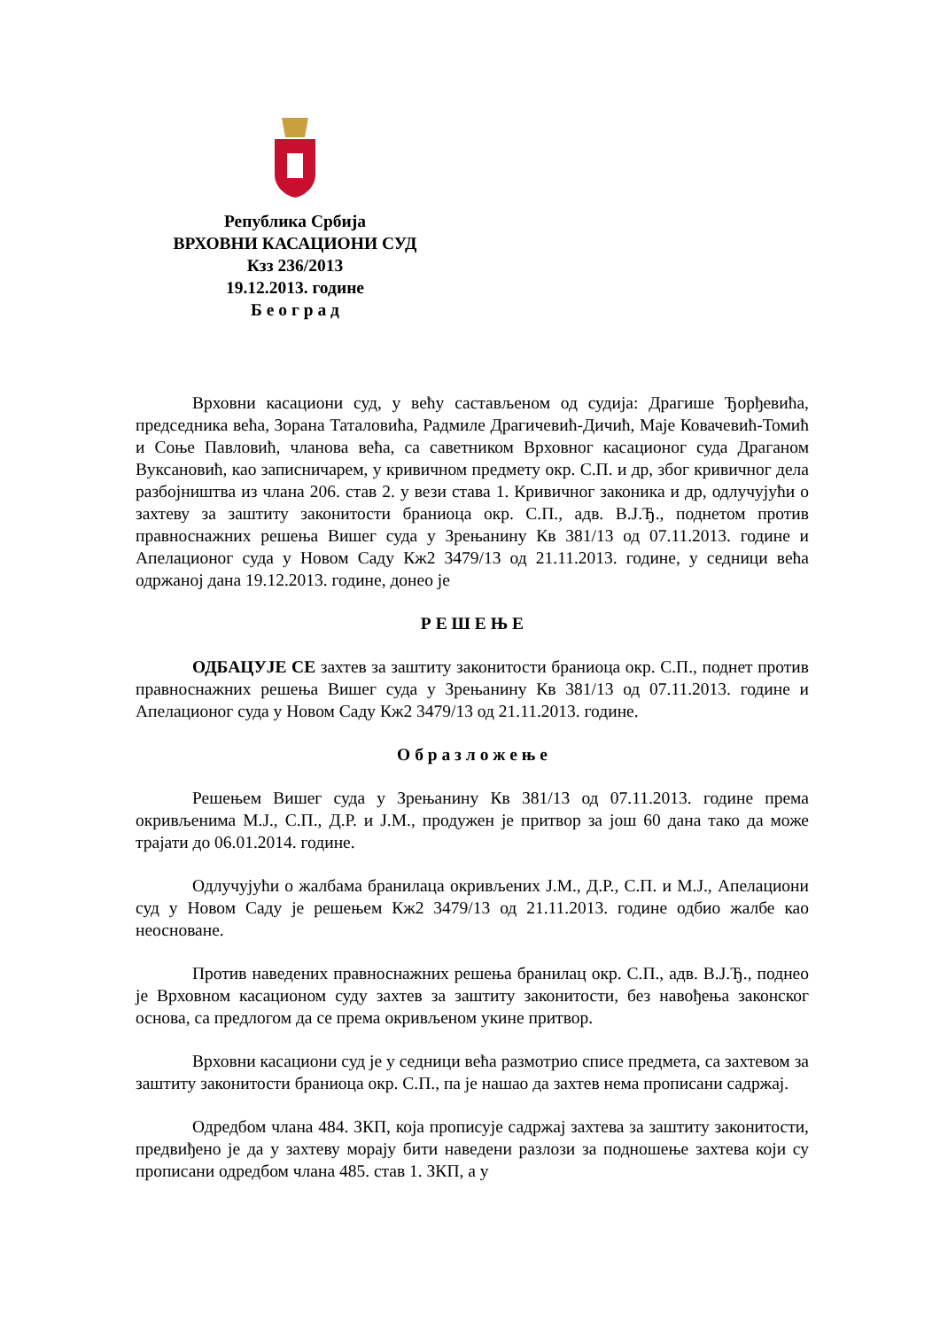Република Србија
ВРХОВНИ КАСАЦИОНИ СУД
Кзз 236/2013
19.12.2013. године
Б е о г р а д
Врховни касациони суд, у већу састављеном од судија: Драгише Ђорђевића, председника већа, Зорана Таталовића, Радмиле Драгичевић-Дичић, Маје Ковачевић-Томић и Соње Павловић, чланова већа, са саветником Врховног касационог суда Драганом Вуксановић, као записничарем, у кривичном предмету окр. С.П. и др, због кривичног дела разбојништва из члана 206. став 2. у вези става 1. Кривичног законика и др, одлучујући о захтеву за заштиту законитости браниоца окр. С.П., адв. В.Ј.Ђ., поднетом против правноснажних решења Вишег суда у Зрењанину Кв 381/13 од 07.11.2013. године и Апелационог суда у Новом Саду Кж2 3479/13 од 21.11.2013. године, у седници већа одржаној дана 19.12.2013. године, донео је
Р Е Ш Е Њ Е
ОДБАЦУЈЕ СЕ захтев за заштиту законитости браниоца окр. С.П., поднет против правноснажних решења Вишег суда у Зрењанину Кв 381/13 од 07.11.2013. године и Апелационог суда у Новом Саду Кж2 3479/13 од 21.11.2013. године.
О б р а з л о ж е њ е
Решењем Вишег суда у Зрењанину Кв 381/13 од 07.11.2013. године према окривљенима М.Ј., С.П., Д.Р. и Ј.М., продужен је притвор за још 60 дана тако да може трајати до 06.01.2014. године.
Одлучујући о жалбама бранилаца окривљених Ј.М., Д.Р., С.П. и М.Ј., Апелациони суд у Новом Саду је решењем Кж2 3479/13 од 21.11.2013. године одбио жалбе као неосноване.
Против наведених правноснажних решења бранилац окр. С.П., адв. В.Ј.Ђ., поднео је Врховном касационом суду захтев за заштиту законитости, без навођења законског основа, са предлогом да се према окривљеном укине притвор.
Врховни касациони суд је у седници већа размотрио списе предмета, са захтевом за заштиту законитости браниоца окр. С.П., па је нашао да захтев нема прописани садржај.
Одредбом члана 484. ЗКП, која прописује садржај захтева за заштиту законитости, предвиђено је да у захтеву морају бити наведени разлози за подношење захтева који су прописани одредбом члана 485. став 1. ЗКП, а у